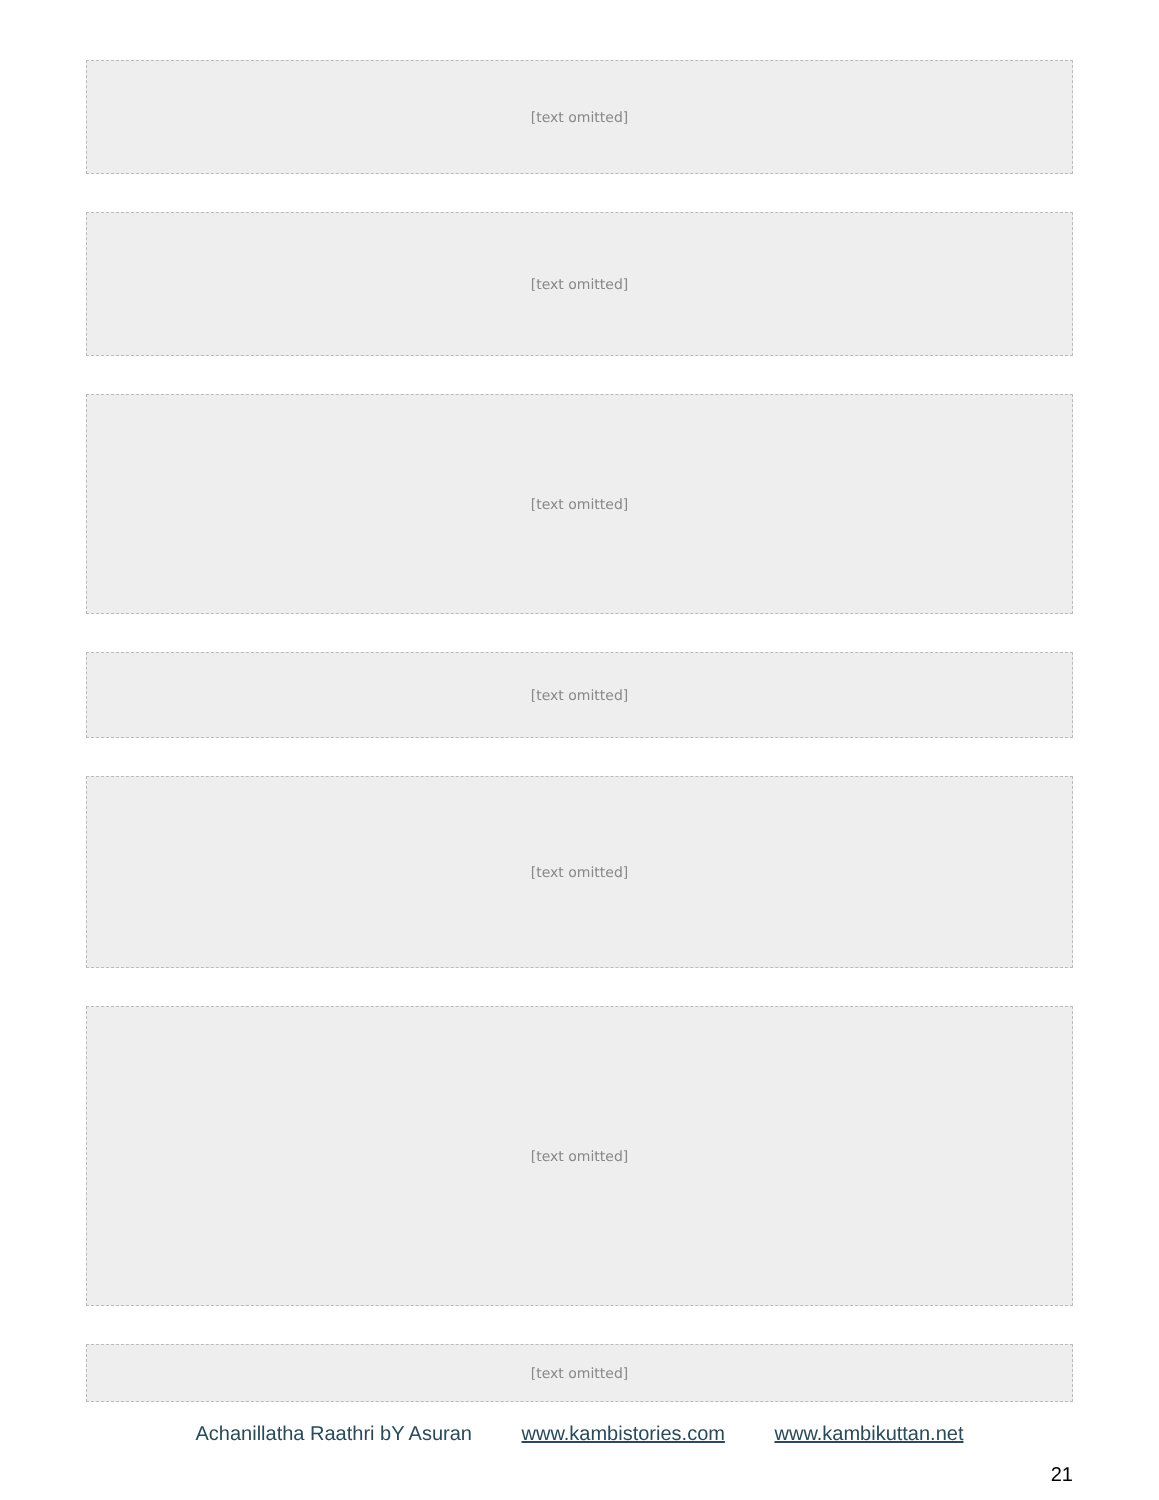[text omitted]
[text omitted]
[text omitted]
[text omitted]
[text omitted]
[text omitted]
[text omitted]
Achanillatha Raathri bY Asuran www.kambistories.com www.kambikuttan.net
21